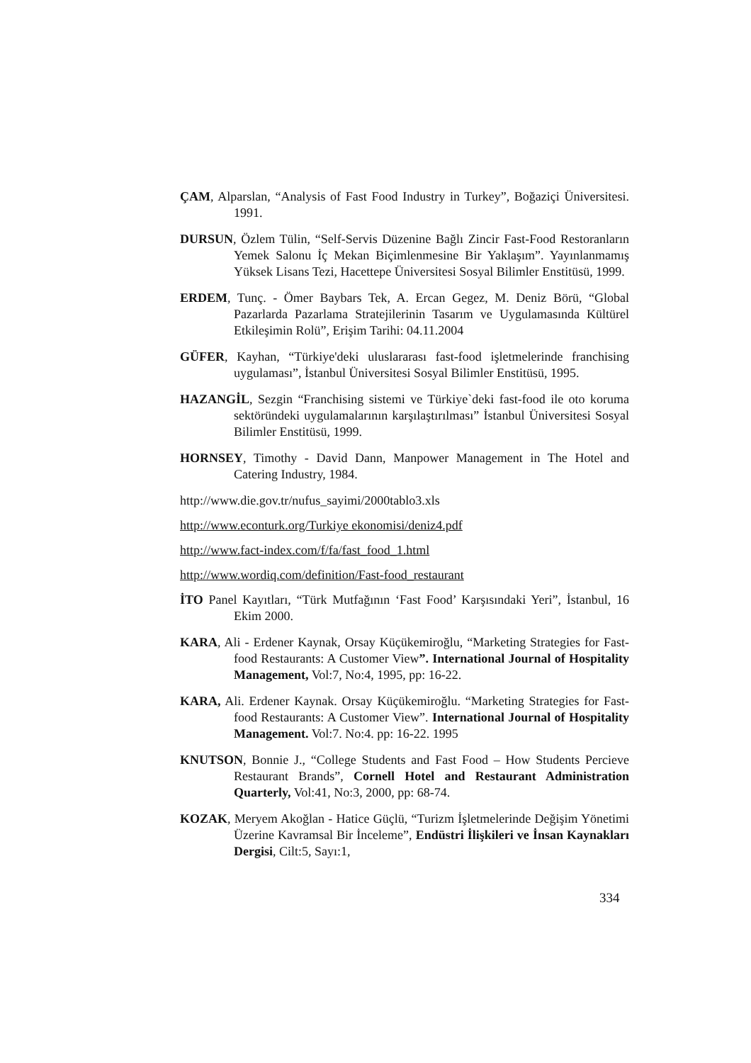ÇAM, Alparslan, “Analysis of Fast Food Industry in Turkey”, Boğaziçi Üniversitesi. 1991.
DURSUN, Özlem Tülin, “Self-Servis Düzenine Bağlı Zincir Fast-Food Restoranların Yemek Salonu İç Mekan Biçimlenmesine Bir Yaklaşım”. Yayınlanmamış Yüksek Lisans Tezi, Hacettepe Üniversitesi Sosyal Bilimler Enstitüsü, 1999.
ERDEM, Tunç. - Ömer Baybars Tek, A. Ercan Gegez, M. Deniz Börü, “Global Pazarlarda Pazarlama Stratejilerinin Tasarım ve Uygulamasında Kültürel Etkileşimin Rolü”, Erişim Tarihi: 04.11.2004
GÜFER, Kayhan, “Türkiye'deki uluslararası fast-food işletmelerinde franchising uygulaması”, İstanbul Üniversitesi Sosyal Bilimler Enstitüsü, 1995.
HAZANGİL, Sezgin “Franchising sistemi ve Türkiye`deki fast-food ile oto koruma sektöründeki uygulamalarının karşılaştırılması” İstanbul Üniversitesi Sosyal Bilimler Enstitüsü, 1999.
HORNSEY, Timothy - David Dann, Manpower Management in The Hotel and Catering Industry, 1984.
http://www.die.gov.tr/nufus_sayimi/2000tablo3.xls
http://www.econturk.org/Turkiye ekonomisi/deniz4.pdf
http://www.fact-index.com/f/fa/fast_food_1.html
http://www.wordiq.com/definition/Fast-food_restaurant
İTO Panel Kayıtları, “Türk Mutfağının ‘Fast Food’ Karşısındaki Yeri”, İstanbul, 16 Ekim 2000.
KARA, Ali - Erdener Kaynak, Orsay Küçükemiroğlu, “Marketing Strategies for Fast-food Restaurants: A Customer View”. International Journal of Hospitality Management, Vol:7, No:4, 1995, pp: 16-22.
KARA, Ali. Erdener Kaynak. Orsay Küçükemiroğlu. “Marketing Strategies for Fast-food Restaurants: A Customer View”. International Journal of Hospitality Management. Vol:7. No:4. pp: 16-22. 1995
KNUTSON, Bonnie J., “College Students and Fast Food – How Students Percieve Restaurant Brands”, Cornell Hotel and Restaurant Administration Quarterly, Vol:41, No:3, 2000, pp: 68-74.
KOZAK, Meryem Akoğlan - Hatice Güçlü, “Turizm İşletmelerinde Değişim Yönetimi Üzerine Kavramsal Bir İnceleme”, Endüstri İlişkileri ve İnsan Kaynakları Dergisi, Cilt:5, Sayı:1,
334